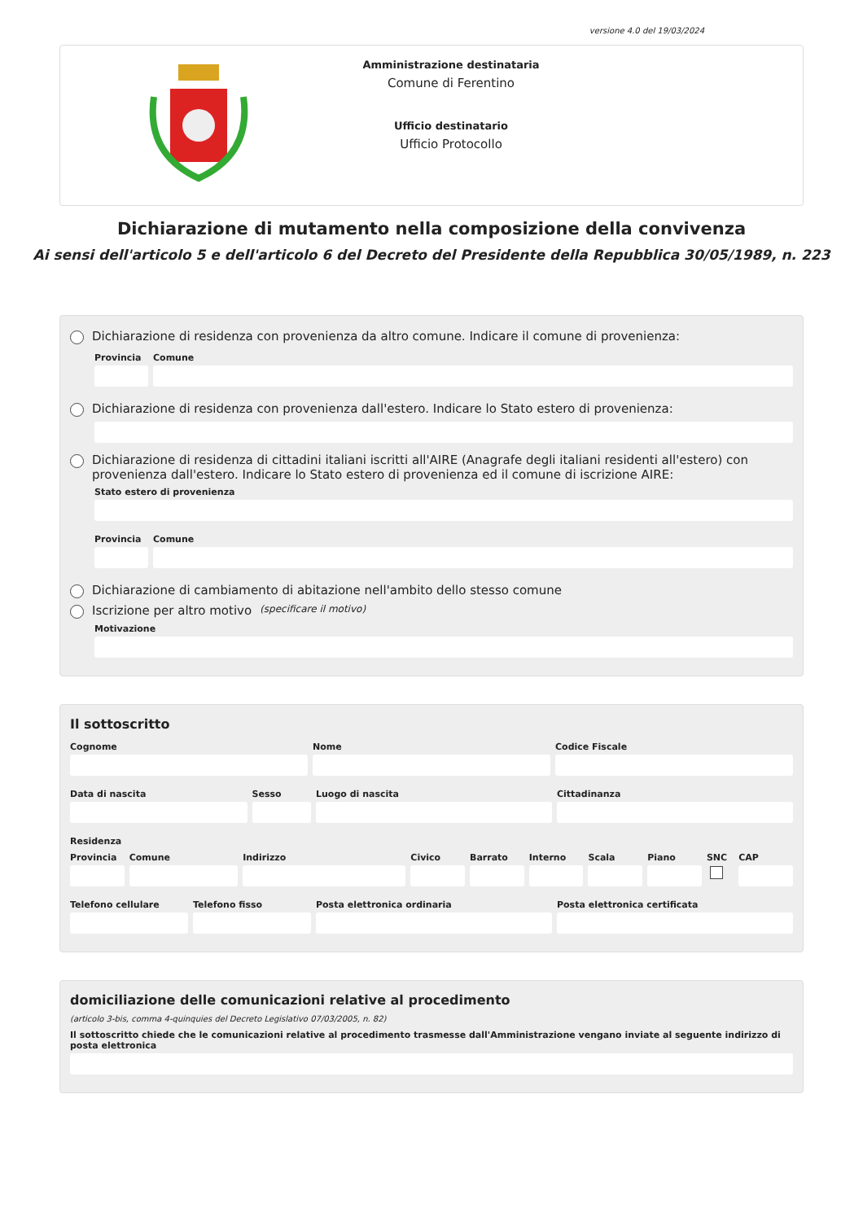versione 4.0 del 19/03/2024
Amministrazione destinataria
Comune di Ferentino
Ufficio destinatario
Ufficio Protocollo
Dichiarazione di mutamento nella composizione della convivenza
Ai sensi dell'articolo 5 e dell'articolo 6 del Decreto del Presidente della Repubblica 30/05/1989, n. 223
Dichiarazione di residenza con provenienza da altro comune. Indicare il comune di provenienza:
Provincia Comune
Dichiarazione di residenza con provenienza dall'estero. Indicare lo Stato estero di provenienza:
Dichiarazione di residenza di cittadini italiani iscritti all'AIRE (Anagrafe degli italiani residenti all'estero) con provenienza dall'estero. Indicare lo Stato estero di provenienza ed il comune di iscrizione AIRE:
Stato estero di provenienza
Provincia Comune
Dichiarazione di cambiamento di abitazione nell'ambito dello stesso comune
Iscrizione per altro motivo (specificare il motivo)
Motivazione
Il sottoscritto
Cognome Nome Codice Fiscale
Data di nascita Sesso Luogo di nascita Cittadinanza
Residenza
Provincia Comune Indirizzo Civico Barrato Interno Scala Piano SNC CAP
Telefono cellulare Telefono fisso Posta elettronica ordinaria Posta elettronica certificata
domiciliazione delle comunicazioni relative al procedimento
(articolo 3-bis, comma 4-quinquies del Decreto Legislativo 07/03/2005, n. 82)
Il sottoscritto chiede che le comunicazioni relative al procedimento trasmesse dall'Amministrazione vengano inviate al seguente indirizzo di posta elettronica